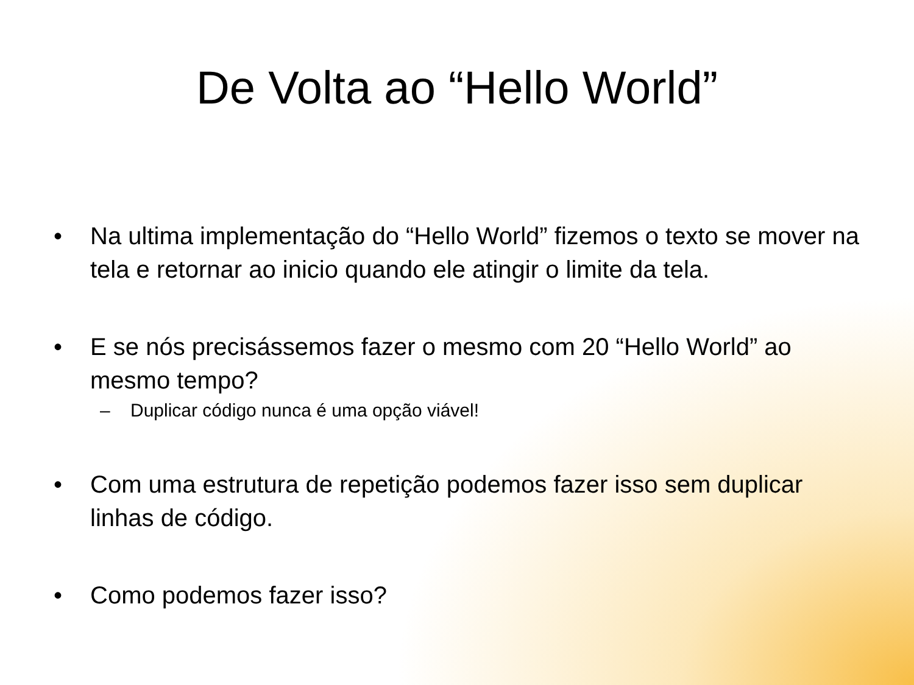De Volta ao “Hello World”
• Na ultima implementação do “Hello World” fizemos o texto se mover na tela e retornar ao inicio quando ele atingir o limite da tela.
• E se nós precisássemos fazer o mesmo com 20 “Hello World” ao mesmo tempo?
– Duplicar código nunca é uma opção viável!
• Com uma estrutura de repetição podemos fazer isso sem duplicar linhas de código.
• Como podemos fazer isso?